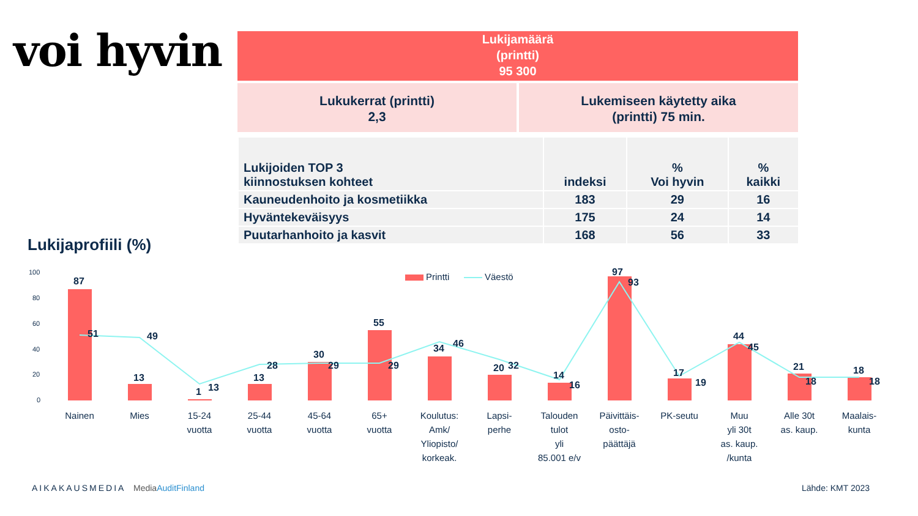voi hyvin
Lukijamäärä
(printti)
95 300
Lukukerrat (printti)
2,3
Lukemiseen käytetty aika
(printti) 75 min.
| Lukijoiden TOP 3 kiinnostuksen kohteet | indeksi | % Voi hyvin | % kaikki |
| --- | --- | --- | --- |
| Kauneudenhoito ja kosmetiikka | 183 | 29 | 16 |
| Hyväntekeväisyys | 175 | 24 | 14 |
| Puutarhanhoito ja kasvit | 168 | 56 | 33 |
Lukijaprofiili (%)
100
80
60
40
20
0
Printti
Väestö
87
51
13
49
1
13
13
28
30
29
55
29
34
46
20
32
14
16
97
93
17
19
44
45
21
18
18
18
Nainen
Mies
15-24
vuotta
25-44
vuotta
45-64
vuotta
65+
vuotta
Koulutus:
Amk/
Yliopisto/
korkeak.
Lapsi-
perhe
Talouden
tulot
yli
85.001 e/v
Päivittäis-
osto-
päättäjä
PK-seutu
Muu
yli 30t
as. kaup.
/kunta
Alle 30t
as. kaup.
Maalais-
kunta
AIKAKAUSMEDIA MediaAuditFinland Lähde: KMT 2023